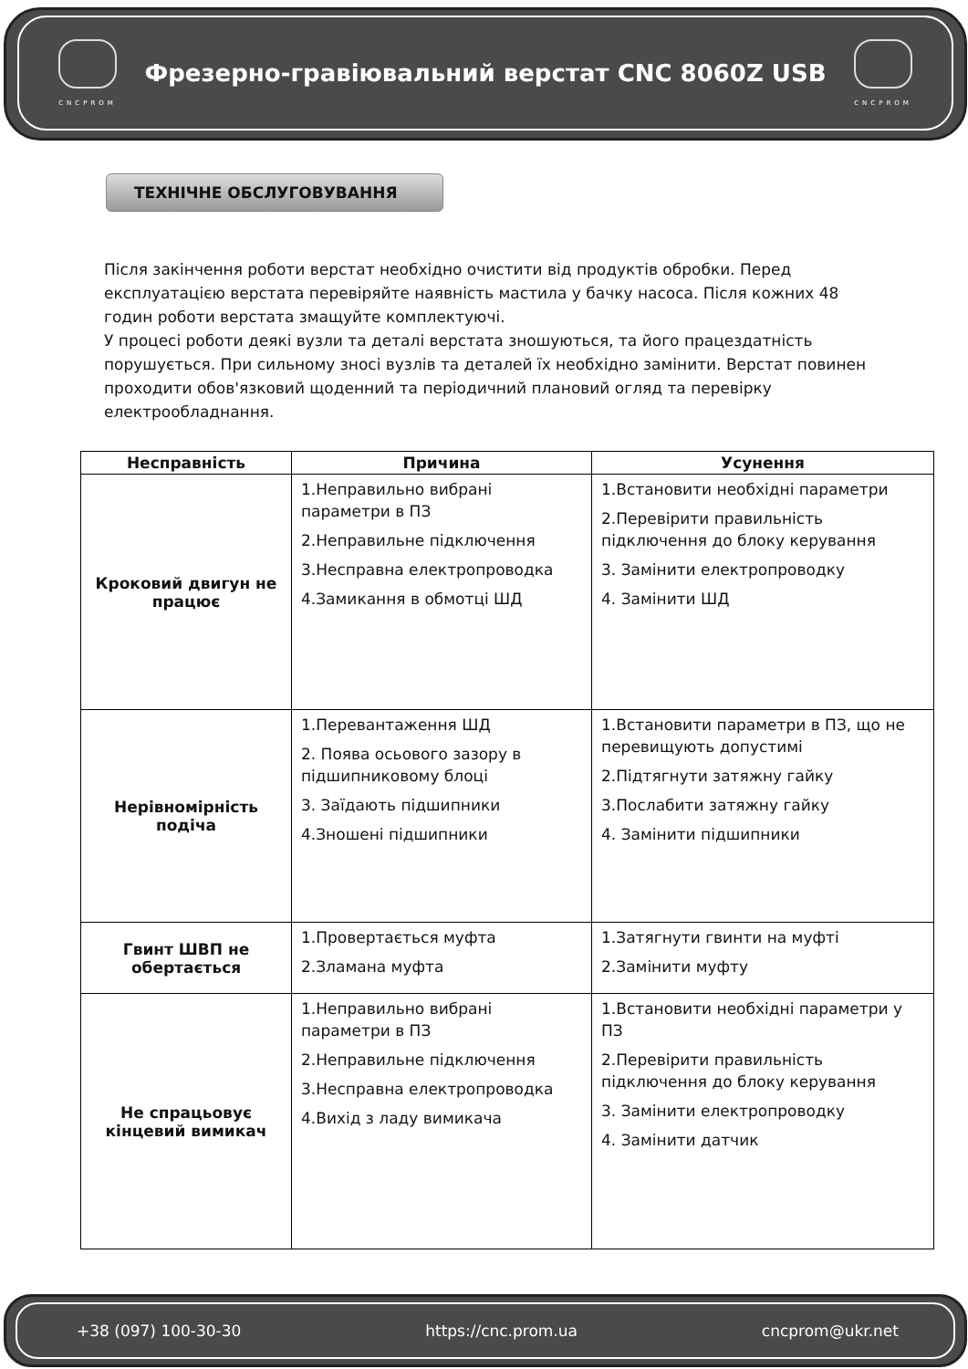CNCPROM
Фрезерно-гравіювальний верстат CNC 8060Z USB
CNCPROM
ТЕХНІЧНЕ ОБСЛУГОВУВАННЯ
Після закінчення роботи верстат необхідно очистити від продуктів обробки. Перед експлуатацією верстата перевіряйте наявність мастила у бачку насоса. Після кожних 48 годин роботи верстата змащуйте комплектуючі.
У процесі роботи деякі вузли та деталі верстата зношуються, та його працездатність порушується. При сильному зносі вузлів та деталей їх необхідно замінити. Верстат повинен проходити обов'язковий щоденний та періодичний плановий огляд та перевірку електрообладнання.
| Несправність | Причина | Усунення |
| --- | --- | --- |
| Кроковий двигун не працює | 1.Неправильно вибрані параметри в ПЗ 2.Неправильне підключення 3.Несправна електропроводка 4.Замикання в обмотці ШД | 1.Встановити необхідні параметри 2.Перевірити правильність підключення до блоку керування 3. Замінити електропроводку 4. Замінити ШД |
| Нерівномірність подіча | 1.Перевантаження ШД 2. Поява осьового зазору в підшипниковому блоці 3. Заїдають підшипники 4.Зношені підшипники | 1.Встановити параметри в ПЗ, що не перевищують допустимі 2.Підтягнути затяжну гайку 3.Послабити затяжну гайку 4. Замінити підшипники |
| Гвинт ШВП не обертається | 1.Провертається муфта 2.Зламана муфта | 1.Затягнути гвинти на муфті 2.Замінити муфту |
| Не спрацьовує кінцевий вимикач | 1.Неправильно вибрані параметри в ПЗ 2.Неправильне підключення 3.Несправна електропроводка 4.Вихід з ладу вимикача | 1.Встановити необхідні параметри у ПЗ 2.Перевірити правильність підключення до блоку керування 3. Замінити електропроводку 4. Замінити датчик |
+38 (097) 100-30-30 https://cnc.prom.ua cncprom@ukr.net